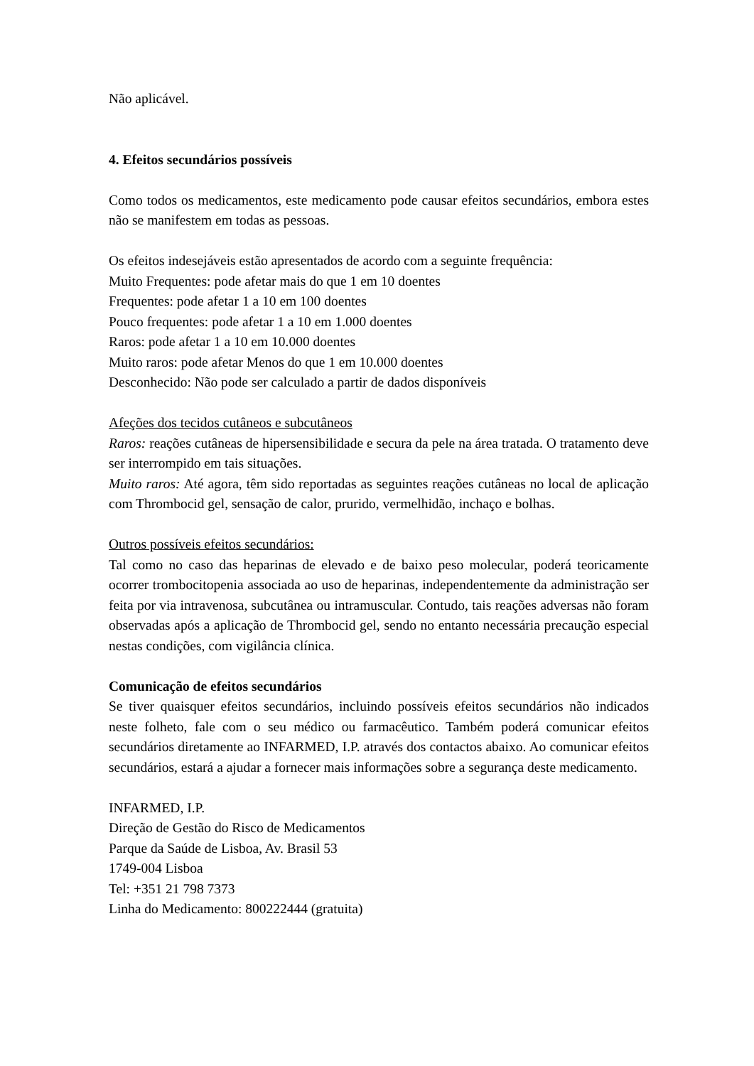Não aplicável.
4. Efeitos secundários possíveis
Como todos os medicamentos, este medicamento pode causar efeitos secundários, embora estes não se manifestem em todas as pessoas.
Os efeitos indesejáveis estão apresentados de acordo com a seguinte frequência:
Muito Frequentes: pode afetar mais do que 1 em 10 doentes
Frequentes: pode afetar 1 a 10 em 100 doentes
Pouco frequentes: pode afetar 1 a 10 em 1.000 doentes
Raros: pode afetar 1 a 10 em 10.000 doentes
Muito raros: pode afetar Menos do que 1 em 10.000 doentes
Desconhecido: Não pode ser calculado a partir de dados disponíveis
Afeções dos tecidos cutâneos e subcutâneos
Raros: reações cutâneas de hipersensibilidade e secura da pele na área tratada. O tratamento deve ser interrompido em tais situações.
Muito raros: Até agora, têm sido reportadas as seguintes reações cutâneas no local de aplicação com Thrombocid gel, sensação de calor, prurido, vermelhidão, inchaço e bolhas.
Outros possíveis efeitos secundários:
Tal como no caso das heparinas de elevado e de baixo peso molecular, poderá teoricamente ocorrer trombocitopenia associada ao uso de heparinas, independentemente da administração ser feita por via intravenosa, subcutânea ou intramuscular. Contudo, tais reações adversas não foram observadas após a aplicação de Thrombocid gel, sendo no entanto necessária precaução especial nestas condições, com vigilância clínica.
Comunicação de efeitos secundários
Se tiver quaisquer efeitos secundários, incluindo possíveis efeitos secundários não indicados neste folheto, fale com o seu médico ou farmacêutico. Também poderá comunicar efeitos secundários diretamente ao INFARMED, I.P. através dos contactos abaixo. Ao comunicar efeitos secundários, estará a ajudar a fornecer mais informações sobre a segurança deste medicamento.
INFARMED, I.P.
Direção de Gestão do Risco de Medicamentos
Parque da Saúde de Lisboa, Av. Brasil 53
1749-004 Lisboa
Tel: +351 21 798 7373
Linha do Medicamento: 800222444 (gratuita)